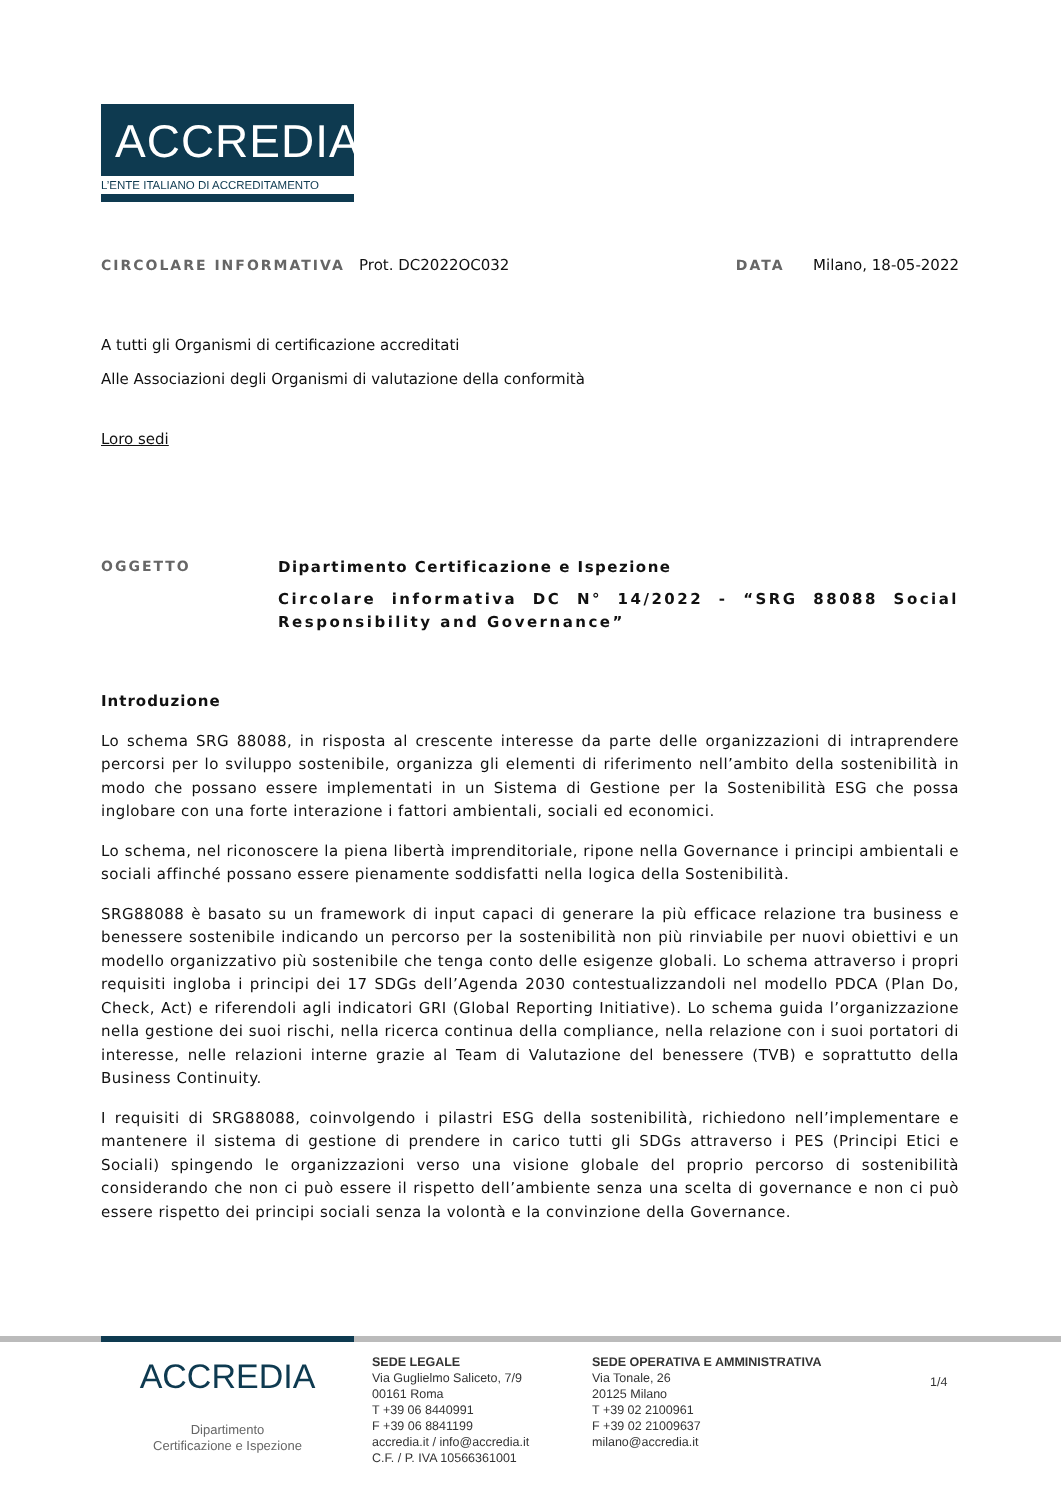ACCREDIA
L’ENTE ITALIANO DI ACCREDITAMENTO
CIRCOLARE INFORMATIVA Prot. DC2022OC032
DATA Milano, 18-05-2022
A tutti gli Organismi di certificazione accreditati
Alle Associazioni degli Organismi di valutazione della conformità
Loro sedi
OGGETTO Dipartimento Certificazione e Ispezione
Circolare informativa DC N° 14/2022 - “SRG 88088 Social Responsibility and Governance”
Introduzione
Lo schema SRG 88088, in risposta al crescente interesse da parte delle organizzazioni di intraprendere percorsi per lo sviluppo sostenibile, organizza gli elementi di riferimento nell’ambito della sostenibilità in modo che possano essere implementati in un Sistema di Gestione per la Sostenibilità ESG che possa inglobare con una forte interazione i fattori ambientali, sociali ed economici.
Lo schema, nel riconoscere la piena libertà imprenditoriale, ripone nella Governance i principi ambientali e sociali affinché possano essere pienamente soddisfatti nella logica della Sostenibilità.
SRG88088 è basato su un framework di input capaci di generare la più efficace relazione tra business e benessere sostenibile indicando un percorso per la sostenibilità non più rinviabile per nuovi obiettivi e un modello organizzativo più sostenibile che tenga conto delle esigenze globali. Lo schema attraverso i propri requisiti ingloba i principi dei 17 SDGs dell’Agenda 2030 contestualizzandoli nel modello PDCA (Plan Do, Check, Act) e riferendoli agli indicatori GRI (Global Reporting Initiative). Lo schema guida l’organizzazione nella gestione dei suoi rischi, nella ricerca continua della compliance, nella relazione con i suoi portatori di interesse, nelle relazioni interne grazie al Team di Valutazione del benessere (TVB) e soprattutto della Business Continuity.
I requisiti di SRG88088, coinvolgendo i pilastri ESG della sostenibilità, richiedono nell’implementare e mantenere il sistema di gestione di prendere in carico tutti gli SDGs attraverso i PES (Principi Etici e Sociali) spingendo le organizzazioni verso una visione globale del proprio percorso di sostenibilità considerando che non ci può essere il rispetto dell’ambiente senza una scelta di governance e non ci può essere rispetto dei principi sociali senza la volontà e la convinzione della Governance.
ACCREDIA
Dipartimento
Certificazione e Ispezione
SEDE LEGALE
Via Guglielmo Saliceto, 7/9
00161 Roma
T +39 06 8440991
F +39 06 8841199
accredia.it / info@accredia.it
C.F. / P. IVA 10566361001
SEDE OPERATIVA E AMMINISTRATIVA
Via Tonale, 26
20125 Milano
T +39 02 2100961
F +39 02 21009637
milano@accredia.it
1/4